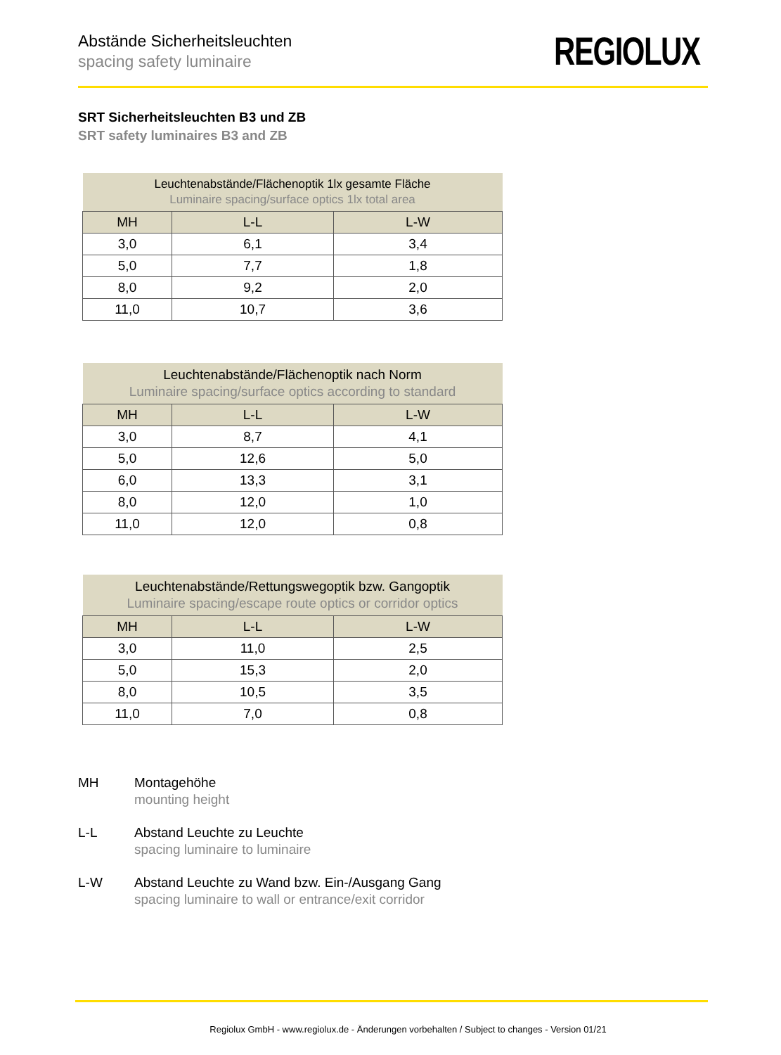Abstände Sicherheitsleuchten
spacing safety luminaire
REGIOLUX
SRT Sicherheitsleuchten B3 und ZB
SRT safety luminaires B3 and ZB
| Leuchtenabstände/Flächenoptik 1lx gesamte Fläche Luminaire spacing/surface optics 1lx total area | | |
| MH | L-L | L-W |
| 3,0 | 6,1 | 3,4 |
| 5,0 | 7,7 | 1,8 |
| 8,0 | 9,2 | 2,0 |
| 11,0 | 10,7 | 3,6 |
| Leuchtenabstände/Flächenoptik nach Norm Luminaire spacing/surface optics according to standard | | |
| MH | L-L | L-W |
| 3,0 | 8,7 | 4,1 |
| 5,0 | 12,6 | 5,0 |
| 6,0 | 13,3 | 3,1 |
| 8,0 | 12,0 | 1,0 |
| 11,0 | 12,0 | 0,8 |
| Leuchtenabstände/Rettungswegoptik bzw. Gangoptik Luminaire spacing/escape route optics or corridor optics | | |
| MH | L-L | L-W |
| 3,0 | 11,0 | 2,5 |
| 5,0 | 15,3 | 2,0 |
| 8,0 | 10,5 | 3,5 |
| 11,0 | 7,0 | 0,8 |
MH Montagehöhe
mounting height
L-L Abstand Leuchte zu Leuchte
spacing luminaire to luminaire
L-W Abstand Leuchte zu Wand bzw. Ein-/Ausgang Gang
spacing luminaire to wall or entrance/exit corridor
Regiolux GmbH - www.regiolux.de - Änderungen vorbehalten / Subject to changes - Version 01/21